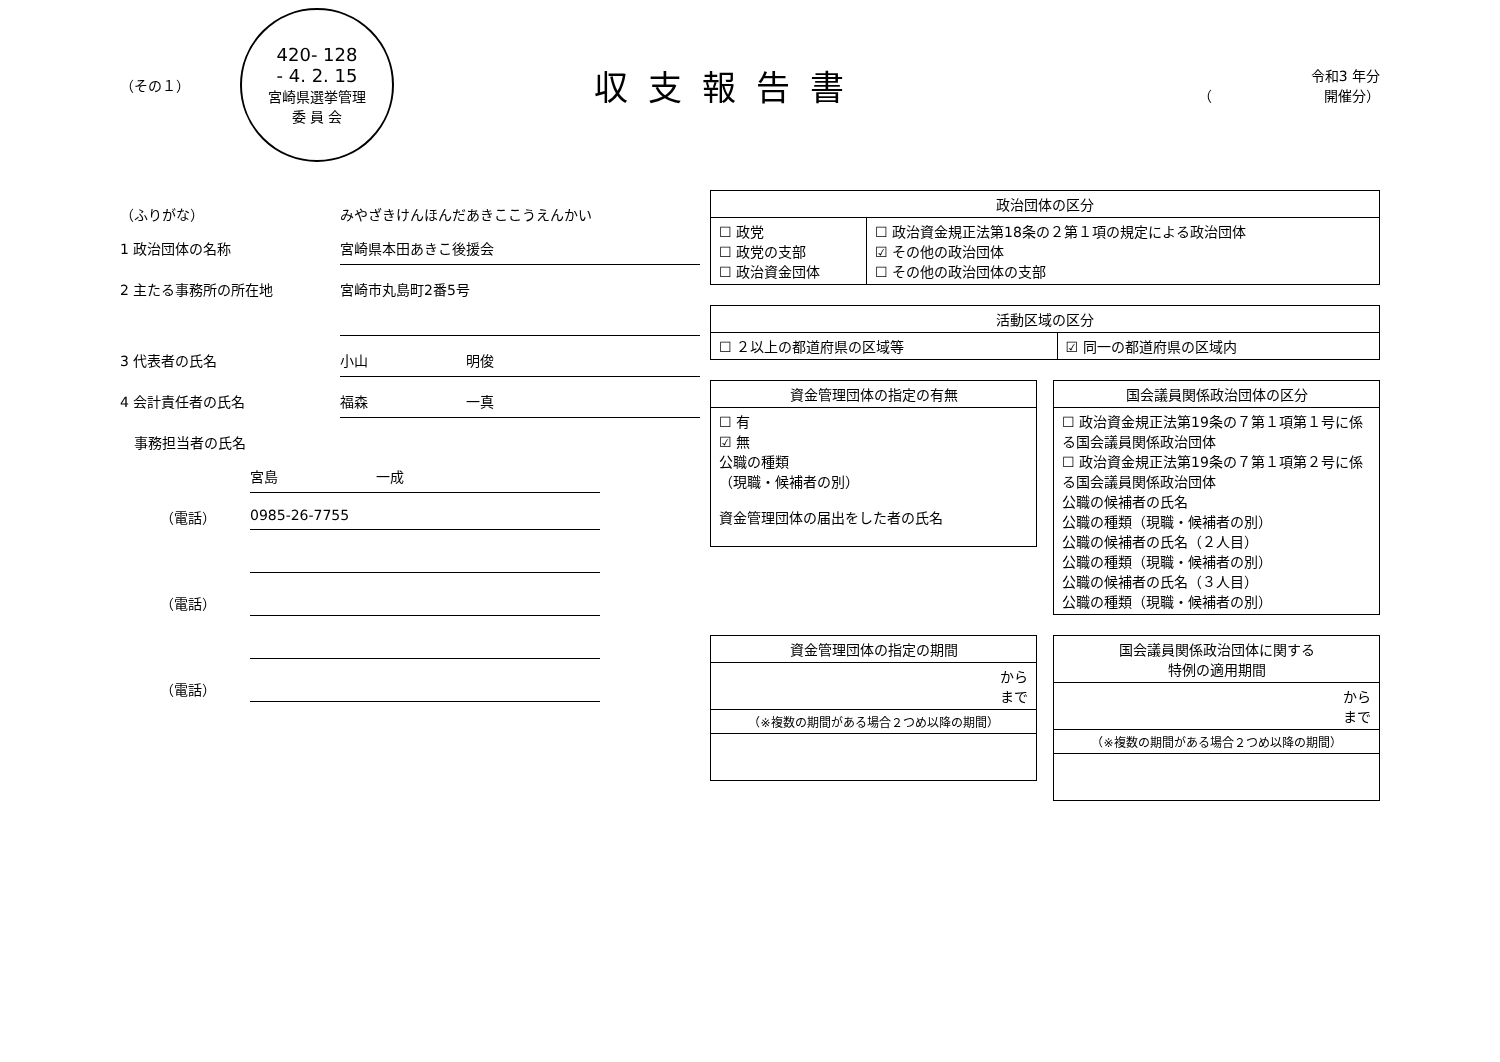（その１）
420- 128
- 4. 2. 15
宮崎県選挙管理
委 員 会
収支報告書
令和3 年分
（　　　　　　　　開催分）
（ふりがな） みやざきけんほんだあきここうえんかい
1 政治団体の名称 宮崎県本田あきこ後援会
2 主たる事務所の所在地
宮崎市丸島町2番5号
3 代表者の氏名 小山　　　　　　　明俊
4 会計責任者の氏名 福森　　　　　　　一真
　事務担当者の氏名
宮島　　　　　　　一成
（電話） 0985-26-7755
（電話）
（電話）
| 政治団体の区分 | |
| --- | --- |
| ☐ 政党 ☐ 政党の支部 ☐ 政治資金団体 | ☐ 政治資金規正法第18条の２第１項の規定による政治団体 ☑ その他の政治団体 ☐ その他の政治団体の支部 |
| 活動区域の区分 | |
| --- | --- |
| ☐ ２以上の都道府県の区域等 | ☑ 同一の都道府県の区域内 |
| 資金管理団体の指定の有無 |
| --- |
| ☐ 有 ☑ 無 公職の種類 （現職・候補者の別） 資金管理団体の届出をした者の氏名 |
| 国会議員関係政治団体の区分 |
| --- |
| ☐ 政治資金規正法第19条の７第１項第１号に係る国会議員関係政治団体 ☐ 政治資金規正法第19条の７第１項第２号に係る国会議員関係政治団体 公職の候補者の氏名 公職の種類（現職・候補者の別） 公職の候補者の氏名（２人目） 公職の種類（現職・候補者の別） 公職の候補者の氏名（３人目） 公職の種類（現職・候補者の別） |
| 資金管理団体の指定の期間 |
| --- |
| から まで |
| （※複数の期間がある場合２つめ以降の期間） |
| 国会議員関係政治団体に関する 特例の適用期間 |
| --- |
| から まで |
| （※複数の期間がある場合２つめ以降の期間） |